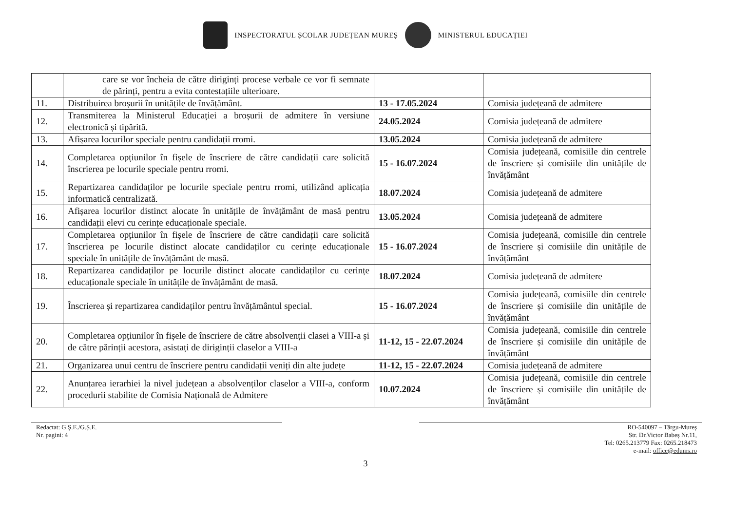INSPECTORATUL ȘCOLAR JUDEȚEAN MUREȘ MINISTERUL EDUCAȚIEI
| | care se vor încheia de către diriginți procese verbale ce vor fi semnate de părinți, pentru a evita contestațiile ulterioare. | | |
| 11. | Distribuirea broșurii în unitățile de învățământ. | 13 - 17.05.2024 | Comisia județeană de admitere |
| 12. | Transmiterea la Ministerul Educației a broșurii de admitere în versiune electronică și tipărită. | 24.05.2024 | Comisia județeană de admitere |
| 13. | Afișarea locurilor speciale pentru candidații rromi. | 13.05.2024 | Comisia județeană de admitere |
| 14. | Completarea opțiunilor în fișele de înscriere de către candidații care solicită înscrierea pe locurile speciale pentru rromi. | 15 - 16.07.2024 | Comisia județeană, comisiile din centrele de înscriere și comisiile din unitățile de învățământ |
| 15. | Repartizarea candidaților pe locurile speciale pentru rromi, utilizând aplicația informatică centralizată. | 18.07.2024 | Comisia județeană de admitere |
| 16. | Afișarea locurilor distinct alocate în unitățile de învățământ de masă pentru candidații elevi cu cerințe educaționale speciale. | 13.05.2024 | Comisia județeană de admitere |
| 17. | Completarea opțiunilor în fișele de înscriere de către candidații care solicită înscrierea pe locurile distinct alocate candidaților cu cerințe educaționale speciale în unitățile de învățământ de masă. | 15 - 16.07.2024 | Comisia județeană, comisiile din centrele de înscriere și comisiile din unitățile de învățământ |
| 18. | Repartizarea candidaților pe locurile distinct alocate candidaților cu cerințe educaționale speciale în unitățile de învățământ de masă. | 18.07.2024 | Comisia județeană de admitere |
| 19. | Înscrierea și repartizarea candidaților pentru învățământul special. | 15 - 16.07.2024 | Comisia județeană, comisiile din centrele de înscriere și comisiile din unitățile de învățământ |
| 20. | Completarea opțiunilor în fișele de înscriere de către absolvenții clasei a VIII-a și de către părinții acestora, asistați de diriginții claselor a VIII-a | 11-12, 15 - 22.07.2024 | Comisia județeană, comisiile din centrele de înscriere și comisiile din unitățile de învățământ |
| 21. | Organizarea unui centru de înscriere pentru candidații veniți din alte județe | 11-12, 15 - 22.07.2024 | Comisia județeană de admitere |
| 22. | Anunțarea ierarhiei la nivel județean a absolvenților claselor a VIII-a, conform procedurii stabilite de Comisia Națională de Admitere | 10.07.2024 | Comisia județeană, comisiile din centrele de înscriere și comisiile din unitățile de învățământ |
Redactat: G.Ș.E./G.Ș.E.
Nr. pagini: 4
RO-540097 – Târgu-Mureș
Str. Dr.Victor Babeș Nr.11,
Tel: 0265.213779 Fax: 0265.218473
e-mail: office@edums.ro
3